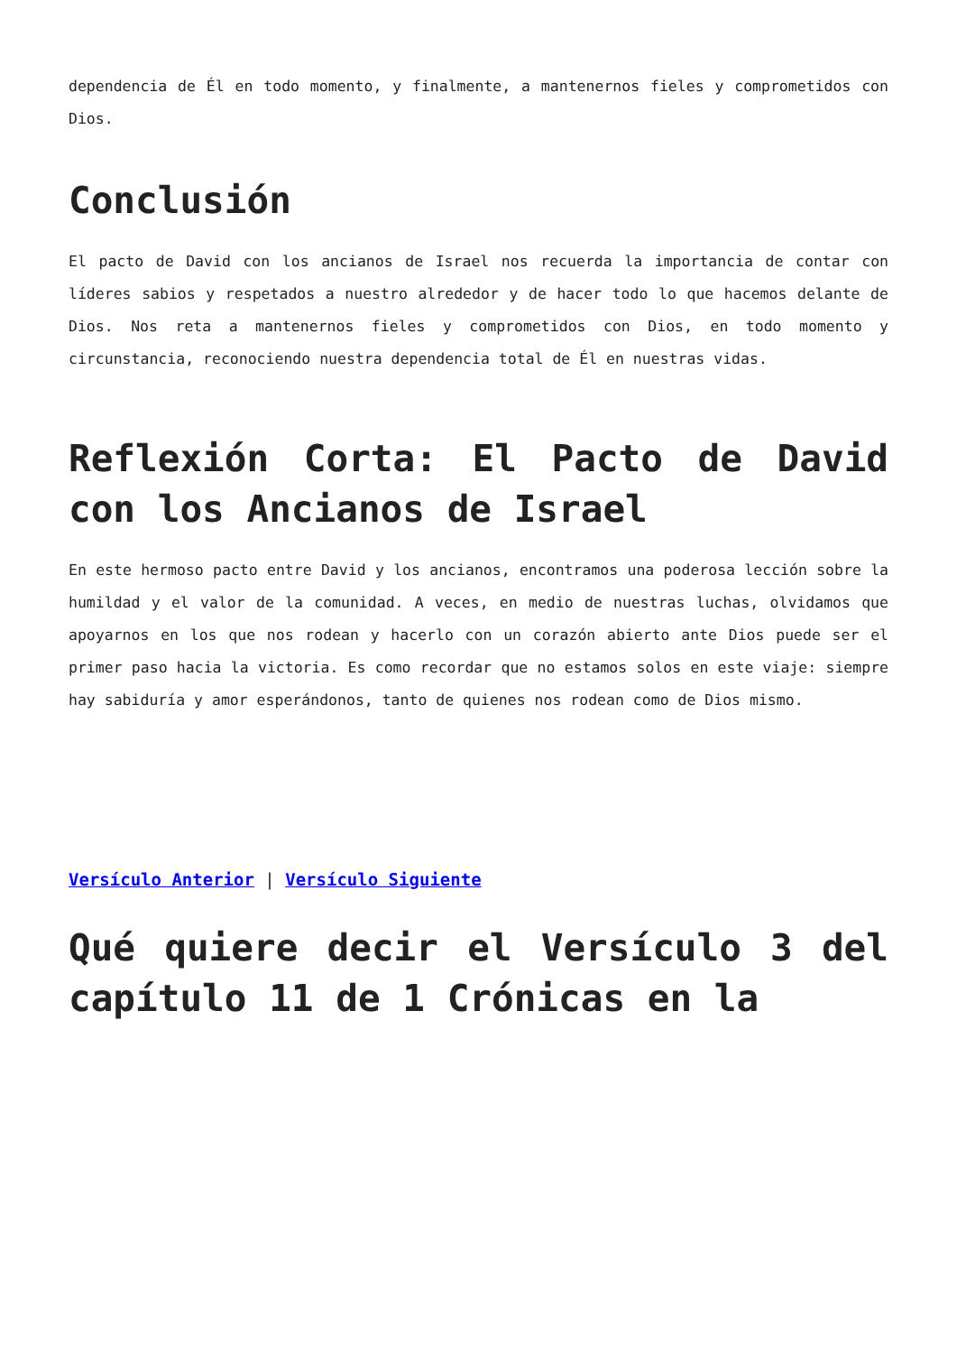dependencia de Él en todo momento, y finalmente, a mantenernos fieles y comprometidos con Dios.
Conclusión
El pacto de David con los ancianos de Israel nos recuerda la importancia de contar con líderes sabios y respetados a nuestro alrededor y de hacer todo lo que hacemos delante de Dios. Nos reta a mantenernos fieles y comprometidos con Dios, en todo momento y circunstancia, reconociendo nuestra dependencia total de Él en nuestras vidas.
Reflexión Corta: El Pacto de David con los Ancianos de Israel
En este hermoso pacto entre David y los ancianos, encontramos una poderosa lección sobre la humildad y el valor de la comunidad. A veces, en medio de nuestras luchas, olvidamos que apoyarnos en los que nos rodean y hacerlo con un corazón abierto ante Dios puede ser el primer paso hacia la victoria. Es como recordar que no estamos solos en este viaje: siempre hay sabiduría y amor esperándonos, tanto de quienes nos rodean como de Dios mismo.
Versículo Anterior | Versículo Siguiente
Qué quiere decir el Versículo 3 del capítulo 11 de 1 Crónicas en la